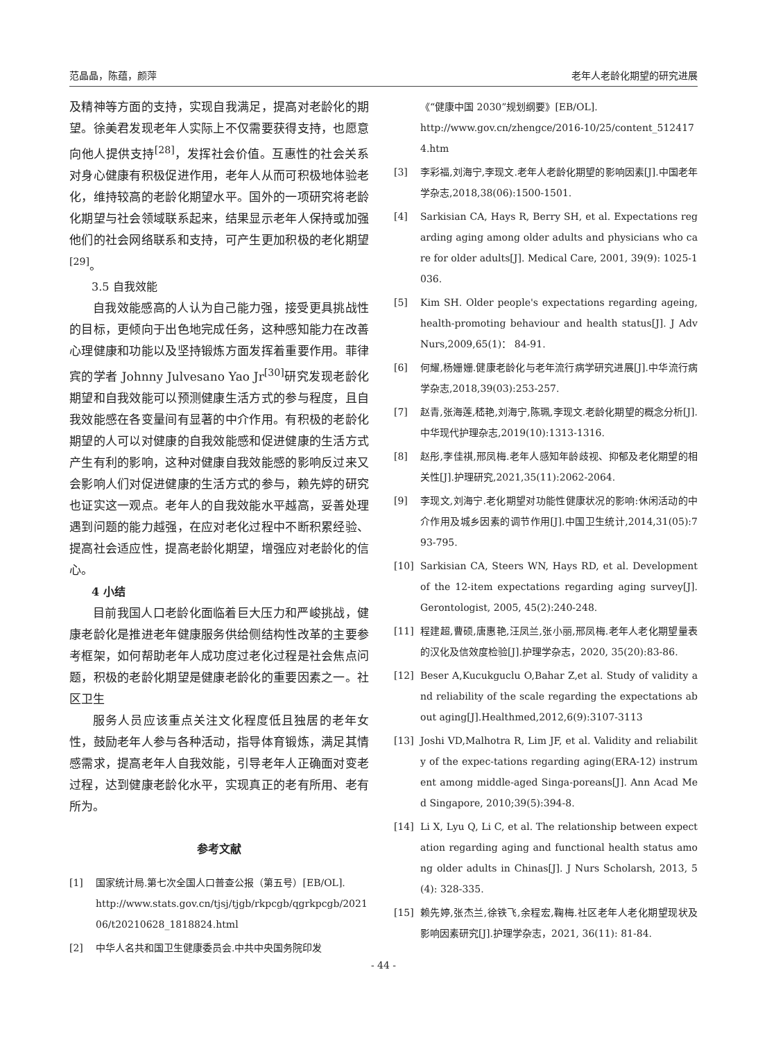范晶晶，陈蕴，颜萍 老年人老龄化期望的研究进展
及精神等方面的支持，实现自我满足，提高对老龄化的期望。徐美君发现老年人实际上不仅需要获得支持，也愿意向他人提供支持<sup>[28]</sup>，发挥社会价值。互惠性的社会关系对身心健康有积极促进作用，老年人从而可积极地体验老化，维持较高的老龄化期望水平。国外的一项研究将老龄化期望与社会领域联系起来，结果显示老年人保持或加强他们的社会网络联系和支持，可产生更加积极的老化期望<sup>[29]</sup>。
3.5 自我效能
自我效能感高的人认为自己能力强，接受更具挑战性的目标，更倾向于出色地完成任务，这种感知能力在改善心理健康和功能以及坚持锻炼方面发挥着重要作用。菲律宾的学者 Johnny Julvesano Yao Jr<sup>[30]</sup>研究发现老龄化期望和自我效能可以预测健康生活方式的参与程度，且自我效能感在各变量间有显著的中介作用。有积极的老龄化期望的人可以对健康的自我效能感和促进健康的生活方式产生有利的影响，这种对健康自我效能感的影响反过来又会影响人们对促进健康的生活方式的参与，赖先婷的研究也证实这一观点。老年人的自我效能水平越高，妥善处理遇到问题的能力越强，在应对老化过程中不断积累经验、提高社会适应性，提高老龄化期望，增强应对老龄化的信心。
4 小结
目前我国人口老龄化面临着巨大压力和严峻挑战，健康老龄化是推进老年健康服务供给侧结构性改革的主要参考框架，如何帮助老年人成功度过老化过程是社会焦点问题，积极的老龄化期望是健康老龄化的重要因素之一。社区卫生
服务人员应该重点关注文化程度低且独居的老年女性，鼓励老年人参与各种活动，指导体育锻炼，满足其情感需求，提高老年人自我效能，引导老年人正确面对变老过程，达到健康老龄化水平，实现真正的老有所用、老有所为。
参考文献
[1] 国家统计局.第七次全国人口普查公报（第五号）[EB/OL].
http://www.stats.gov.cn/tjsj/tjgb/rkpcgb/qgrkpcgb/202106/t20210628_1818824.html
[2] 中华人名共和国卫生健康委员会.中共中央国务院印发
《“健康中国 2030”规划纲要》[EB/OL].
http://www.gov.cn/zhengce/2016-10/25/content_5124174.htm
[3] 李彩福,刘海宁,李现文.老年人老龄化期望的影响因素[J].中国老年学杂志,2018,38(06):1500-1501.
[4] Sarkisian CA, Hays R, Berry SH, et al. Expectations regarding aging among older adults and physicians who care for older adults[J]. Medical Care, 2001, 39(9): 1025-1036.
[5] Kim SH. Older people's expectations regarding ageing, health-promoting behaviour and health status[J]. J Adv Nurs,2009,65(1)： 84-91.
[6] 何耀,杨姗姗.健康老龄化与老年流行病学研究进展[J].中华流行病学杂志,2018,39(03):253-257.
[7] 赵青,张海莲,嵇艳,刘海宁,陈珮,李现文.老龄化期望的概念分析[J].中华现代护理杂志,2019(10):1313-1316.
[8] 赵彤,李佳祺,邢凤梅.老年人感知年龄歧视、抑郁及老化期望的相关性[J].护理研究,2021,35(11):2062-2064.
[9] 李现文,刘海宁.老化期望对功能性健康状况的影响:休闲活动的中介作用及城乡因素的调节作用[J].中国卫生统计,2014,31(05):793-795.
[10] Sarkisian CA, Steers WN, Hays RD, et al. Development of the 12-item expectations regarding aging survey[J]. Gerontologist, 2005, 45(2):240-248.
[11] 程建超,曹硕,唐惠艳,汪凤兰,张小丽,邢凤梅.老年人老化期望量表的汉化及信效度检验[J].护理学杂志，2020, 35(20):83-86.
[12] Beser A,Kucukguclu O,Bahar Z,et al. Study of validity and reliability of the scale regarding the expectations about aging[J].Healthmed,2012,6(9):3107-3113
[13] Joshi VD,Malhotra R, Lim JF, et al. Validity and reliability of the expec-tations regarding aging(ERA-12) instrument among middle-aged Singa-poreans[J]. Ann Acad Med Singapore, 2010;39(5):394-8.
[14] Li X, Lyu Q, Li C, et al. The relationship between expectation regarding aging and functional health status among older adults in Chinas[J]. J Nurs Scholarsh, 2013, 5(4): 328-335.
[15] 赖先婷,张杰兰,徐铁飞,余程宏,鞠梅.社区老年人老化期望现状及影响因素研究[J].护理学杂志，2021, 36(11): 81-84.
- 44 -